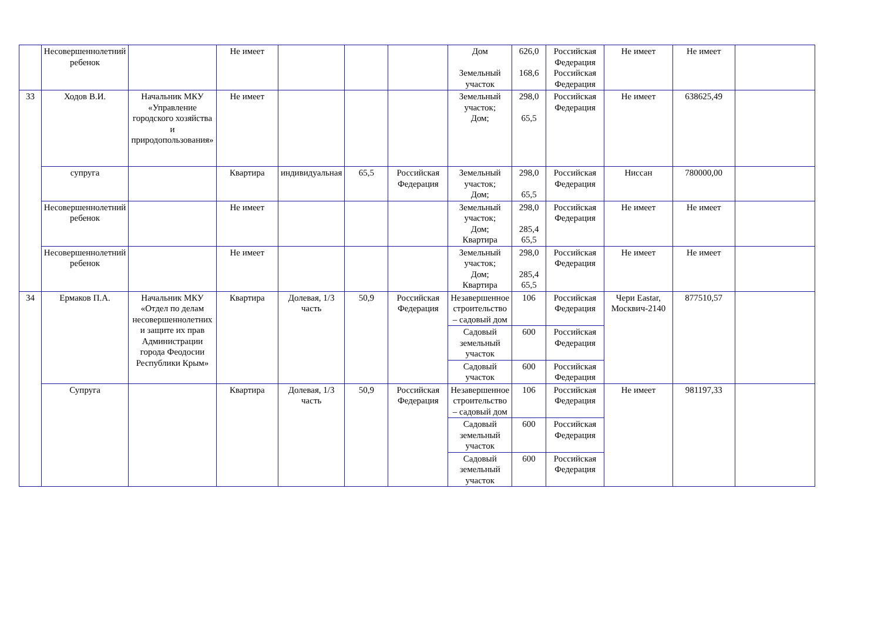| | Несовершеннолетний ребенок | | Не имеет | | | | Дом Земельный участок | 626,0 168,6 | Российская Федерация Российская Федерация | Не имеет | Не имеет | |
| 33 | Ходов В.И. | Начальник МКУ «Управление городского хозяйства и природопользования» | Не имеет | | | | Земельный участок; Дом; | 298,0 65,5 | Российская Федерация | Не имеет | 638625,49 | |
| | супруга | | Квартира | индивидуальная | 65,5 | Российская Федерация | Земельный участок; Дом; | 298,0 65,5 | Российская Федерация | Ниссан | 780000,00 | |
| | Несовершеннолетний ребенок | | Не имеет | | | | Земельный участок; Дом; Квартира | 298,0 285,4 65,5 | Российская Федерация | Не имеет | Не имеет | |
| | Несовершеннолетний ребенок | | Не имеет | | | | Земельный участок; Дом; Квартира | 298,0 285,4 65,5 | Российская Федерация | Не имеет | Не имеет | |
| 34 | Ермаков П.А. | Начальник МКУ «Отдел по делам несовершеннолетних и защите их прав Администрации города Феодосии Республики Крым» | Квартира | Долевая, 1/3 часть | 50,9 | Российская Федерация | Незавершенное строительство – садовый дом | 106 | Российская Федерация | Чери Eastar, Москвич-2140 | 877510,57 | |
| | | | | | | | Садовый земельный участок | 600 | Российская Федерация | | | |
| | | | | | | | Садовый участок | 600 | Российская Федерация | | | |
| | Супруга | | Квартира | Долевая, 1/3 часть | 50,9 | Российская Федерация | Незавершенное строительство – садовый дом | 106 | Российская Федерация | Не имеет | 981197,33 | |
| | | | | | | | Садовый земельный участок | 600 | Российская Федерация | | | |
| | | | | | | | Садовый земельный участок | 600 | Российская Федерация | | | |